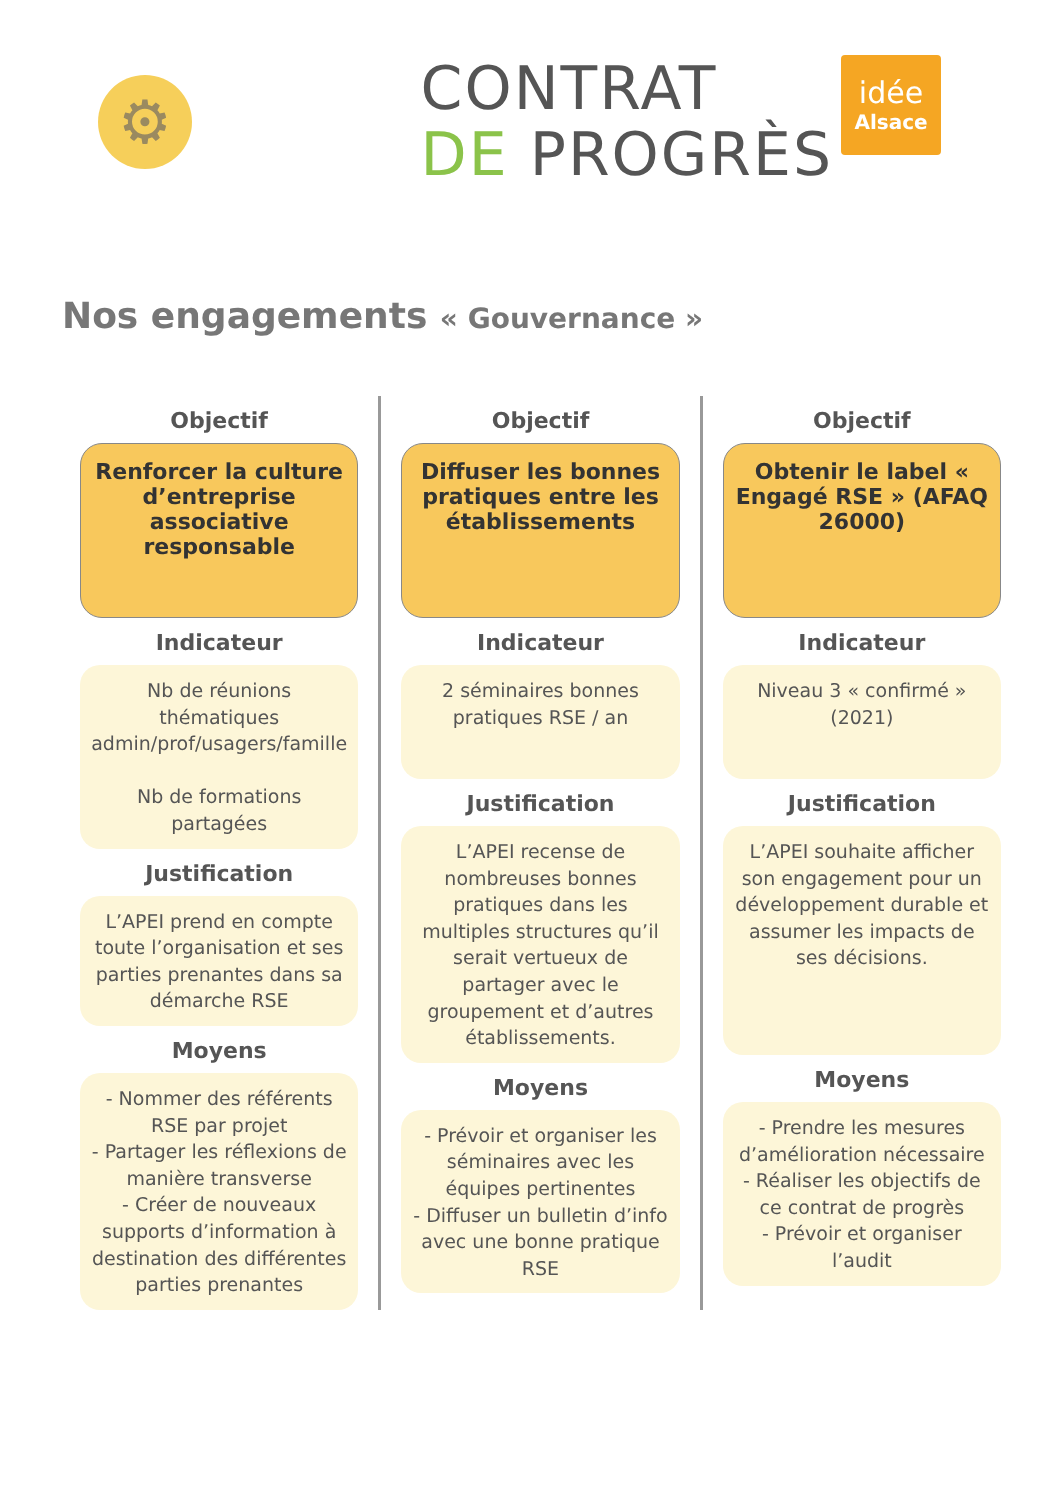⚙
CONTRAT
DE PROGRÈS
idée
Alsace
Nos engagements « Gouvernance »
Objectif
Renforcer la culture d’entreprise associative responsable
Indicateur
Nb de réunions thématiques admin/prof/usagers/famille
Nb de formations partagées
Justification
L’APEI prend en compte toute l’organisation et ses parties prenantes dans sa démarche RSE
Moyens
- Nommer des référents RSE par projet
- Partager les réflexions de manière transverse
- Créer de nouveaux supports d’information à destination des différentes parties prenantes
Objectif
Diffuser les bonnes pratiques entre les établissements
Indicateur
2 séminaires bonnes pratiques RSE / an
Justification
L’APEI recense de nombreuses bonnes pratiques dans les multiples structures qu’il serait vertueux de partager avec le groupement et d’autres établissements.
Moyens
- Prévoir et organiser les séminaires avec les équipes pertinentes
- Diffuser un bulletin d’info avec une bonne pratique RSE
Objectif
Obtenir le label « Engagé RSE » (AFAQ 26000)
Indicateur
Niveau 3 « confirmé » (2021)
Justification
L’APEI souhaite afficher son engagement pour un développement durable et assumer les impacts de ses décisions.
Moyens
- Prendre les mesures d’amélioration nécessaire
- Réaliser les objectifs de ce contrat de progrès
- Prévoir et organiser l’audit